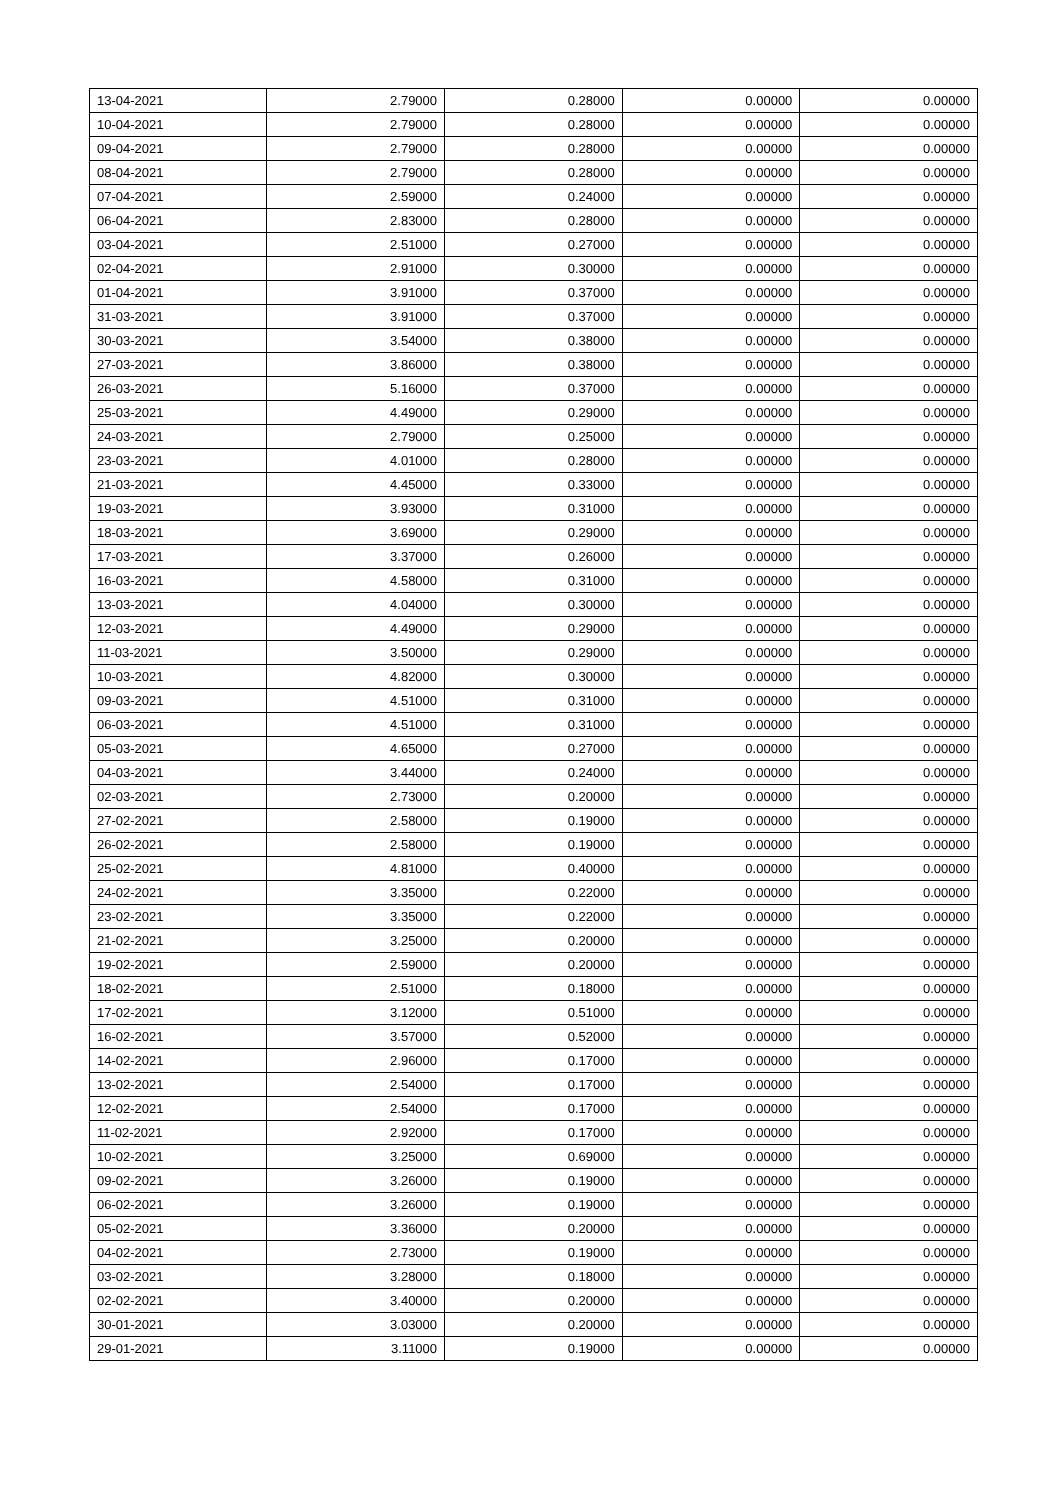| 13-04-2021 | 2.79000 | 0.28000 | 0.00000 | 0.00000 |
| 10-04-2021 | 2.79000 | 0.28000 | 0.00000 | 0.00000 |
| 09-04-2021 | 2.79000 | 0.28000 | 0.00000 | 0.00000 |
| 08-04-2021 | 2.79000 | 0.28000 | 0.00000 | 0.00000 |
| 07-04-2021 | 2.59000 | 0.24000 | 0.00000 | 0.00000 |
| 06-04-2021 | 2.83000 | 0.28000 | 0.00000 | 0.00000 |
| 03-04-2021 | 2.51000 | 0.27000 | 0.00000 | 0.00000 |
| 02-04-2021 | 2.91000 | 0.30000 | 0.00000 | 0.00000 |
| 01-04-2021 | 3.91000 | 0.37000 | 0.00000 | 0.00000 |
| 31-03-2021 | 3.91000 | 0.37000 | 0.00000 | 0.00000 |
| 30-03-2021 | 3.54000 | 0.38000 | 0.00000 | 0.00000 |
| 27-03-2021 | 3.86000 | 0.38000 | 0.00000 | 0.00000 |
| 26-03-2021 | 5.16000 | 0.37000 | 0.00000 | 0.00000 |
| 25-03-2021 | 4.49000 | 0.29000 | 0.00000 | 0.00000 |
| 24-03-2021 | 2.79000 | 0.25000 | 0.00000 | 0.00000 |
| 23-03-2021 | 4.01000 | 0.28000 | 0.00000 | 0.00000 |
| 21-03-2021 | 4.45000 | 0.33000 | 0.00000 | 0.00000 |
| 19-03-2021 | 3.93000 | 0.31000 | 0.00000 | 0.00000 |
| 18-03-2021 | 3.69000 | 0.29000 | 0.00000 | 0.00000 |
| 17-03-2021 | 3.37000 | 0.26000 | 0.00000 | 0.00000 |
| 16-03-2021 | 4.58000 | 0.31000 | 0.00000 | 0.00000 |
| 13-03-2021 | 4.04000 | 0.30000 | 0.00000 | 0.00000 |
| 12-03-2021 | 4.49000 | 0.29000 | 0.00000 | 0.00000 |
| 11-03-2021 | 3.50000 | 0.29000 | 0.00000 | 0.00000 |
| 10-03-2021 | 4.82000 | 0.30000 | 0.00000 | 0.00000 |
| 09-03-2021 | 4.51000 | 0.31000 | 0.00000 | 0.00000 |
| 06-03-2021 | 4.51000 | 0.31000 | 0.00000 | 0.00000 |
| 05-03-2021 | 4.65000 | 0.27000 | 0.00000 | 0.00000 |
| 04-03-2021 | 3.44000 | 0.24000 | 0.00000 | 0.00000 |
| 02-03-2021 | 2.73000 | 0.20000 | 0.00000 | 0.00000 |
| 27-02-2021 | 2.58000 | 0.19000 | 0.00000 | 0.00000 |
| 26-02-2021 | 2.58000 | 0.19000 | 0.00000 | 0.00000 |
| 25-02-2021 | 4.81000 | 0.40000 | 0.00000 | 0.00000 |
| 24-02-2021 | 3.35000 | 0.22000 | 0.00000 | 0.00000 |
| 23-02-2021 | 3.35000 | 0.22000 | 0.00000 | 0.00000 |
| 21-02-2021 | 3.25000 | 0.20000 | 0.00000 | 0.00000 |
| 19-02-2021 | 2.59000 | 0.20000 | 0.00000 | 0.00000 |
| 18-02-2021 | 2.51000 | 0.18000 | 0.00000 | 0.00000 |
| 17-02-2021 | 3.12000 | 0.51000 | 0.00000 | 0.00000 |
| 16-02-2021 | 3.57000 | 0.52000 | 0.00000 | 0.00000 |
| 14-02-2021 | 2.96000 | 0.17000 | 0.00000 | 0.00000 |
| 13-02-2021 | 2.54000 | 0.17000 | 0.00000 | 0.00000 |
| 12-02-2021 | 2.54000 | 0.17000 | 0.00000 | 0.00000 |
| 11-02-2021 | 2.92000 | 0.17000 | 0.00000 | 0.00000 |
| 10-02-2021 | 3.25000 | 0.69000 | 0.00000 | 0.00000 |
| 09-02-2021 | 3.26000 | 0.19000 | 0.00000 | 0.00000 |
| 06-02-2021 | 3.26000 | 0.19000 | 0.00000 | 0.00000 |
| 05-02-2021 | 3.36000 | 0.20000 | 0.00000 | 0.00000 |
| 04-02-2021 | 2.73000 | 0.19000 | 0.00000 | 0.00000 |
| 03-02-2021 | 3.28000 | 0.18000 | 0.00000 | 0.00000 |
| 02-02-2021 | 3.40000 | 0.20000 | 0.00000 | 0.00000 |
| 30-01-2021 | 3.03000 | 0.20000 | 0.00000 | 0.00000 |
| 29-01-2021 | 3.11000 | 0.19000 | 0.00000 | 0.00000 |